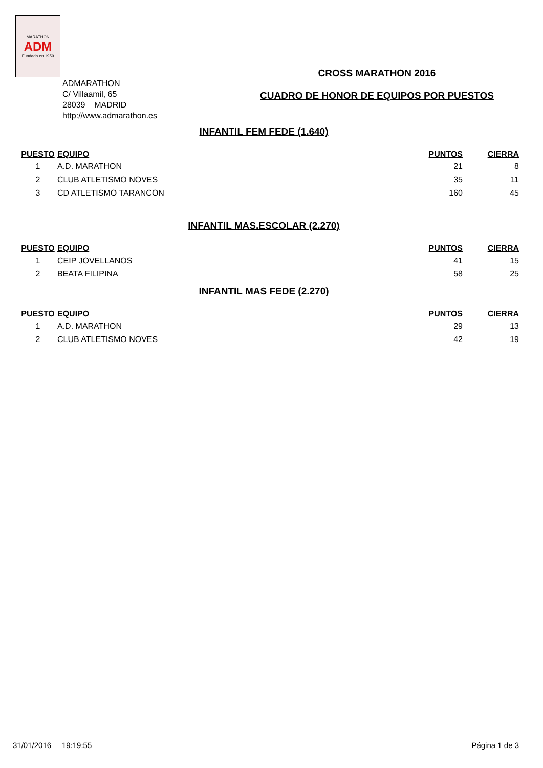MARATHON
ADM
Fundada en 1959
ADMARATHON
C/ Villaamil, 65
28039 MADRID
http://www.admarathon.es
CROSS MARATHON 2016
CUADRO DE HONOR DE EQUIPOS POR PUESTOS
INFANTIL FEM FEDE (1.640)
| PUESTO | EQUIPO | PUNTOS | CIERRA |
| --- | --- | --- | --- |
| 1 | A.D. MARATHON | 21 | 8 |
| 2 | CLUB ATLETISMO NOVES | 35 | 11 |
| 3 | CD ATLETISMO TARANCON | 160 | 45 |
INFANTIL MAS.ESCOLAR (2.270)
| PUESTO | EQUIPO | PUNTOS | CIERRA |
| --- | --- | --- | --- |
| 1 | CEIP JOVELLANOS | 41 | 15 |
| 2 | BEATA FILIPINA | 58 | 25 |
INFANTIL MAS FEDE (2.270)
| PUESTO | EQUIPO | PUNTOS | CIERRA |
| --- | --- | --- | --- |
| 1 | A.D. MARATHON | 29 | 13 |
| 2 | CLUB ATLETISMO NOVES | 42 | 19 |
31/01/2016 19:19:55 Página 1 de 3